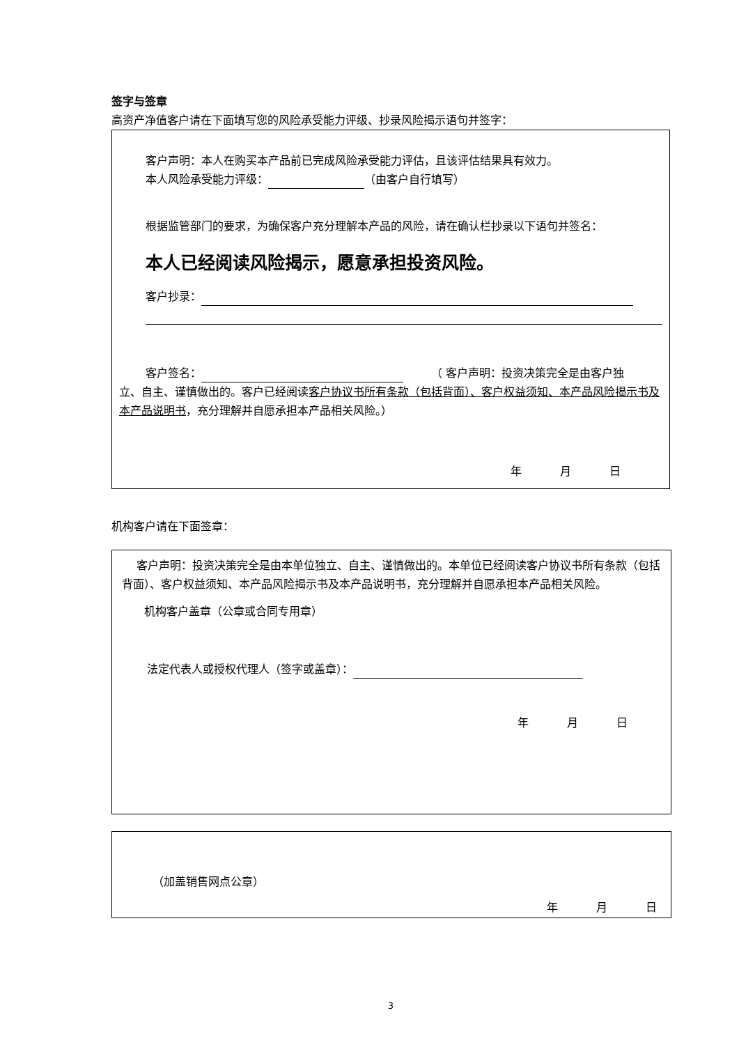签字与签章
高资产净值客户请在下面填写您的风险承受能力评级、抄录风险揭示语句并签字：
客户声明：本人在购买本产品前已完成风险承受能力评估，且该评估结果具有效力。
本人风险承受能力评级： （由客户自行填写）
根据监管部门的要求，为确保客户充分理解本产品的风险，请在确认栏抄录以下语句并签名：
本人已经阅读风险揭示，愿意承担投资风险。
客户抄录：
客户签名：　　　（ 客户声明：投资决策完全是由客户独
立、自主、谨慎做出的。客户已经阅读客户协议书所有条款（包括背面）、客户权益须知、本产品风险揭示书及本产品说明书，充分理解并自愿承担本产品相关风险。）
年 月 日
机构客户请在下面签章：
　 客户声明：投资决策完全是由本单位独立、自主、谨慎做出的。本单位已经阅读客户协议书所有条款（包括背面）、客户权益须知、本产品风险揭示书及本产品说明书，充分理解并自愿承担本产品相关风险。
机构客户盖章（公章或合同专用章）
法定代表人或授权代理人（签字或盖章）：
年 月 日
（加盖销售网点公章）
年 月 日
3